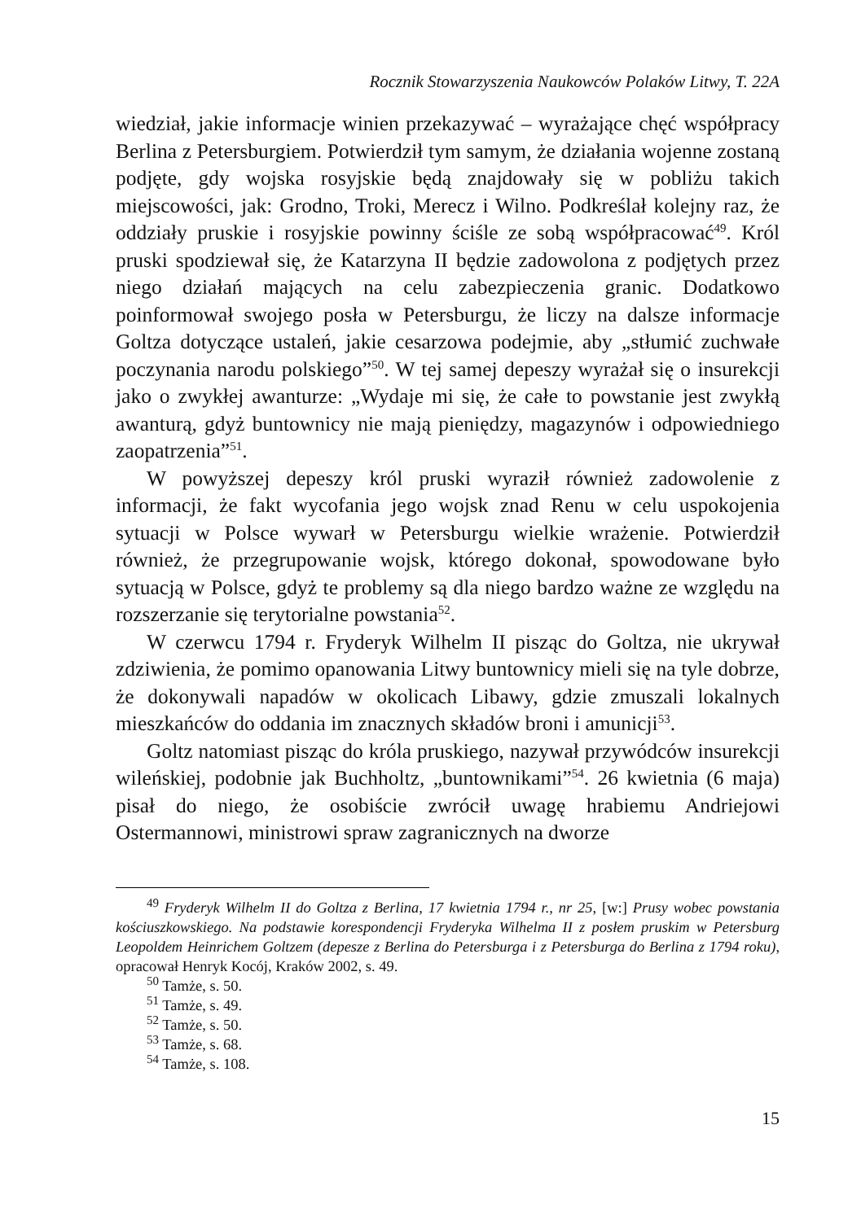Rocznik Stowarzyszenia Naukowców Polaków Litwy, T. 22A
wiedział, jakie informacje winien przekazywać – wyrażające chęć współpracy Berlina z Petersburgiem. Potwierdził tym samym, że działania wojenne zostaną podjęte, gdy wojska rosyjskie będą znajdowały się w pobliżu takich miejscowości, jak: Grodno, Troki, Merecz i Wilno. Podkreślał kolejny raz, że oddziały pruskie i rosyjskie powinny ściśle ze sobą współpracować<sup>49</sup>. Król pruski spodziewał się, że Katarzyna II będzie zadowolona z podjętych przez niego działań mających na celu zabezpieczenia granic. Dodatkowo poinformował swojego posła w Petersburgu, że liczy na dalsze informacje Goltza dotyczące ustaleń, jakie cesarzowa podejmie, aby „stłumić zuchwałe poczynania narodu polskiego”<sup>50</sup>. W tej samej depeszy wyrażał się o insurekcji jako o zwykłej awanturze: „Wydaje mi się, że całe to powstanie jest zwykłą awanturą, gdyż buntownicy nie mają pieniędzy, magazynów i odpowiedniego zaopatrzenia”<sup>51</sup>.
W powyższej depeszy król pruski wyraził również zadowolenie z informacji, że fakt wycofania jego wojsk znad Renu w celu uspokojenia sytuacji w Polsce wywarł w Petersburgu wielkie wrażenie. Potwierdził również, że przegrupowanie wojsk, którego dokonał, spowodowane było sytuacją w Polsce, gdyż te problemy są dla niego bardzo ważne ze względu na rozszerzanie się terytorialne powstania<sup>52</sup>.
W czerwcu 1794 r. Fryderyk Wilhelm II pisząc do Goltza, nie ukrywał zdziwienia, że pomimo opanowania Litwy buntownicy mieli się na tyle dobrze, że dokonywali napadów w okolicach Libawy, gdzie zmuszali lokalnych mieszkańców do oddania im znacznych składów broni i amunicji<sup>53</sup>.
Goltz natomiast pisząc do króla pruskiego, nazywał przywódców insurekcji wileńskiej, podobnie jak Buchholtz, „buntownikami”<sup>54</sup>. 26 kwietnia (6 maja) pisał do niego, że osobiście zwrócił uwagę hrabiemu Andriejowi Ostermannowi, ministrowi spraw zagranicznych na dworze
<sup>49</sup> Fryderyk Wilhelm II do Goltza z Berlina, 17 kwietnia 1794 r., nr 25, [w:] Prusy wobec powstania kościuszkowskiego. Na podstawie korespondencji Fryderyka Wilhelma II z posłem pruskim w Petersburg Leopoldem Heinrichem Goltzem (depesze z Berlina do Petersburga i z Petersburga do Berlina z 1794 roku), opracował Henryk Kocój, Kraków 2002, s. 49.
<sup>50</sup> Tamże, s. 50.
<sup>51</sup> Tamże, s. 49.
<sup>52</sup> Tamże, s. 50.
<sup>53</sup> Tamże, s. 68.
<sup>54</sup> Tamże, s. 108.
15